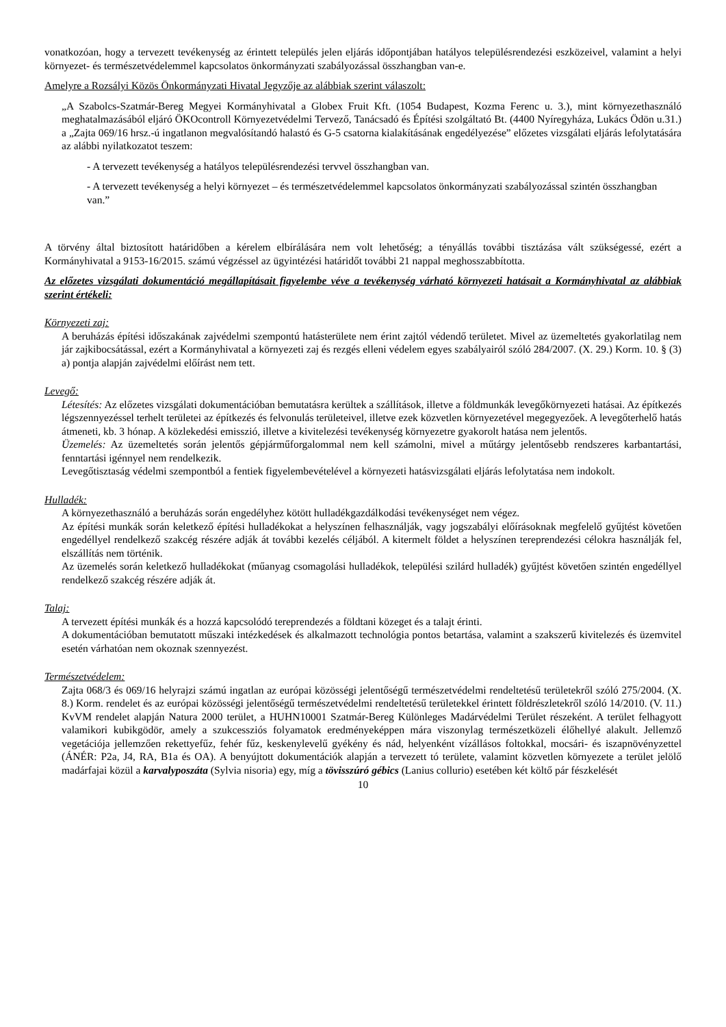vonatkozóan, hogy a tervezett tevékenység az érintett település jelen eljárás időpontjában hatályos településrendezési eszközeivel, valamint a helyi környezet- és természetvédelemmel kapcsolatos önkormányzati szabályozással összhangban van-e.
Amelyre a Rozsályi Közös Önkormányzati Hivatal Jegyzője az alábbiak szerint válaszolt:
„A Szabolcs-Szatmár-Bereg Megyei Kormányhivatal a Globex Fruit Kft. (1054 Budapest, Kozma Ferenc u. 3.), mint környezethasználó meghatalmazásából eljáró ÖKOcontroll Környezetvédelmi Tervező, Tanácsadó és Építési szolgáltató Bt. (4400 Nyíregyháza, Lukács Ödön u.31.) a „Zajta 069/16 hrsz.-ú ingatlanon megvalósítandó halastó és G-5 csatorna kialakításának engedélyezése” előzetes vizsgálati eljárás lefolytatására az alábbi nyilatkozatot teszem:
- A tervezett tevékenység a hatályos településrendezési tervvel összhangban van.
- A tervezett tevékenység a helyi környezet – és természetvédelemmel kapcsolatos önkormányzati szabályozással szintén összhangban van.”
A törvény által biztosított határidőben a kérelem elbírálására nem volt lehetőség; a tényállás további tisztázása vált szükségessé, ezért a Kormányhivatal a 9153-16/2015. számú végzéssel az ügyintézési határidőt további 21 nappal meghosszabbította.
Az előzetes vizsgálati dokumentáció megállapításait figyelembe véve a tevékenység várható környezeti hatásait a Kormányhivatal az alábbiak szerint értékeli:
Környezeti zaj:
A beruházás építési időszakának zajvédelmi szempontú hatásterülete nem érint zajtól védendő területet. Mivel az üzemeltetés gyakorlatilag nem jár zajkibocsátással, ezért a Kormányhivatal a környezeti zaj és rezgés elleni védelem egyes szabályairól szóló 284/2007. (X. 29.) Korm. 10. § (3) a) pontja alapján zajvédelmi előírást nem tett.
Levegő:
Létesítés: Az előzetes vizsgálati dokumentációban bemutatásra kerültek a szállítások, illetve a földmunkák levegőkörnyezeti hatásai. Az építkezés légszennyezéssel terhelt területei az építkezés és felvonulás területeivel, illetve ezek közvetlen környezetével megegyezőek. A levegőterhelő hatás átmeneti, kb. 3 hónap. A közlekedési emisszió, illetve a kivitelezési tevékenység környezetre gyakorolt hatása nem jelentős.
Üzemelés: Az üzemeltetés során jelentős gépjárműforgalommal nem kell számolni, mivel a műtárgy jelentősebb rendszeres karbantartási, fenntartási igénnyel nem rendelkezik.
Levegőtisztaság védelmi szempontból a fentiek figyelembevételével a környezeti hatásvizsgálati eljárás lefolytatása nem indokolt.
Hulladék:
A környezethasználó a beruházás során engedélyhez kötött hulladékgazdálkodási tevékenységet nem végez.
Az építési munkák során keletkező építési hulladékokat a helyszínen felhasználják, vagy jogszabályi előírásoknak megfelelő gyűjtést követően engedéllyel rendelkező szakcég részére adják át további kezelés céljából. A kitermelt földet a helyszínen tereprendezési célokra használják fel, elszállítás nem történik.
Az üzemelés során keletkező hulladékokat (műanyag csomagolási hulladékok, települési szilárd hulladék) gyűjtést követően szintén engedéllyel rendelkező szakcég részére adják át.
Talaj:
A tervezett építési munkák és a hozzá kapcsolódó tereprendezés a földtani közeget és a talajt érinti.
A dokumentációban bemutatott műszaki intézkedések és alkalmazott technológia pontos betartása, valamint a szakszerű kivitelezés és üzemvitel esetén várhatóan nem okoznak szennyezést.
Természetvédelem:
Zajta 068/3 és 069/16 helyrajzi számú ingatlan az európai közösségi jelentőségű természetvédelmi rendeltetésű területekről szóló 275/2004. (X. 8.) Korm. rendelet és az európai közösségi jelentőségű természetvédelmi rendeltetésű területekkel érintett földrészletekről szóló 14/2010. (V. 11.) KvVM rendelet alapján Natura 2000 terület, a HUHN10001 Szatmár-Bereg Különleges Madárvédelmi Terület részeként. A terület felhagyott valamikori kubikgödör, amely a szukcessziós folyamatok eredményeképpen mára viszonylag természetközeli élőhellyé alakult. Jellemző vegetációja jellemzően rekettyefűz, fehér fűz, keskenylevelű gyékény és nád, helyenként vízállásos foltokkal, mocsári- és iszapnövényzettel (ÁNÉR: P2a, J4, RA, B1a és OA). A benyújtott dokumentációk alapján a tervezett tó területe, valamint közvetlen környezete a terület jelölő madárfajai közül a karvalyposzáta (Sylvia nisoria) egy, míg a tövisszúró gébics (Lanius collurio) esetében két költő pár fészkelését
10